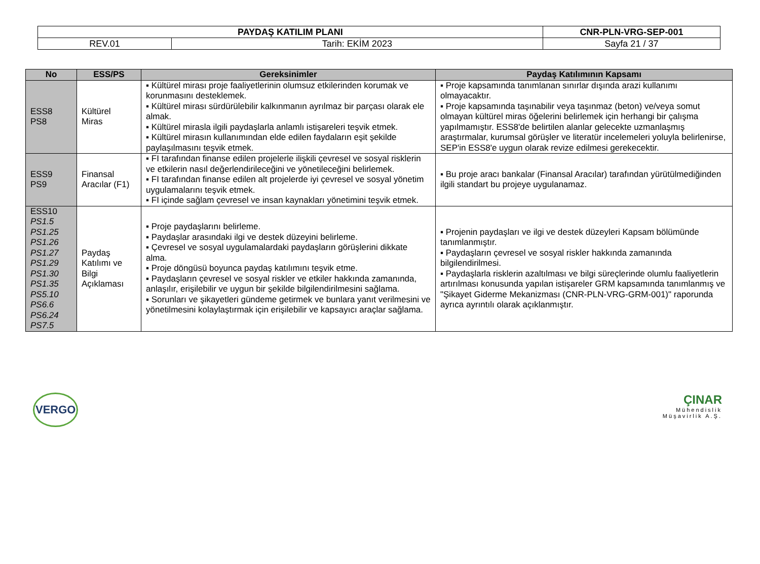| PAYDAŞ KATILIM PLANI | | CNR-PLN-VRG-SEP-001 |
| REV.01 | Tarih: EKİM 2023 | Sayfa 21 / 37 |
| No | ESS/PS | Gereksinimler | Paydaş Katılımının Kapsamı |
| --- | --- | --- | --- |
| ESS8 PS8 | Kültürel Miras | ▪ Kültürel mirası proje faaliyetlerinin olumsuz etkilerinden korumak ve korunmasını desteklemek. ▪ Kültürel mirası sürdürülebilir kalkınmanın ayrılmaz bir parçası olarak ele almak. ▪ Kültürel mirasla ilgili paydaşlarla anlamlı istişareleri teşvik etmek. ▪ Kültürel mirasın kullanımından elde edilen faydaların eşit şekilde paylaşılmasını teşvik etmek. | ▪ Proje kapsamında tanımlanan sınırlar dışında arazi kullanımı olmayacaktır. ▪ Proje kapsamında taşınabilir veya taşınmaz (beton) ve/veya somut olmayan kültürel miras öğelerini belirlemek için herhangi bir çalışma yapılmamıştır. ESS8'de belirtilen alanlar gelecekte uzmanlaşmış araştırmalar, kurumsal görüşler ve literatür incelemeleri yoluyla belirlenirse, SEP'in ESS8'e uygun olarak revize edilmesi gerekecektir. |
| ESS9 PS9 | Finansal Aracılar (F1) | ▪ FI tarafından finanse edilen projelerle ilişkili çevresel ve sosyal risklerin ve etkilerin nasıl değerlendirileceğini ve yönetileceğini belirlemek. ▪ FI tarafından finanse edilen alt projelerde iyi çevresel ve sosyal yönetim uygulamalarını teşvik etmek. ▪ FI içinde sağlam çevresel ve insan kaynakları yönetimini teşvik etmek. | ▪ Bu proje aracı bankalar (Finansal Aracılar) tarafından yürütülmediğinden ilgili standart bu projeye uygulanamaz. |
| ESS10 PS1.5 PS1.25 PS1.26 PS1.27 PS1.29 PS1.30 PS1.35 PS5.10 PS6.6 PS6.24 PS7.5 | Paydaş Katılımı ve Bilgi Açıklaması | ▪ Proje paydaşlarını belirleme. ▪ Paydaşlar arasındaki ilgi ve destek düzeyini belirleme. ▪ Çevresel ve sosyal uygulamalardaki paydaşların görüşlerini dikkate alma. ▪ Proje döngüsü boyunca paydaş katılımını teşvik etme. ▪ Paydaşların çevresel ve sosyal riskler ve etkiler hakkında zamanında, anlaşılır, erişilebilir ve uygun bir şekilde bilgilendirilmesini sağlama. ▪ Sorunları ve şikayetleri gündeme getirmek ve bunlara yanıt verilmesini ve yönetilmesini kolaylaştırmak için erişilebilir ve kapsayıcı araçlar sağlama. | ▪ Projenin paydaşları ve ilgi ve destek düzeyleri Kapsam bölümünde tanımlanmıştır. ▪ Paydaşların çevresel ve sosyal riskler hakkında zamanında bilgilendirilmesi. ▪ Paydaşlarla risklerin azaltılması ve bilgi süreçlerinde olumlu faaliyetlerin artırılması konusunda yapılan istişareler GRM kapsamında tanımlanmış ve "Şikayet Giderme Mekanizması (CNR-PLN-VRG-GRM-001)" raporunda ayrıca ayrıntılı olarak açıklanmıştır. |
VERGO
ÇINAR
Mühendislik
Müşavirlik A.Ş.